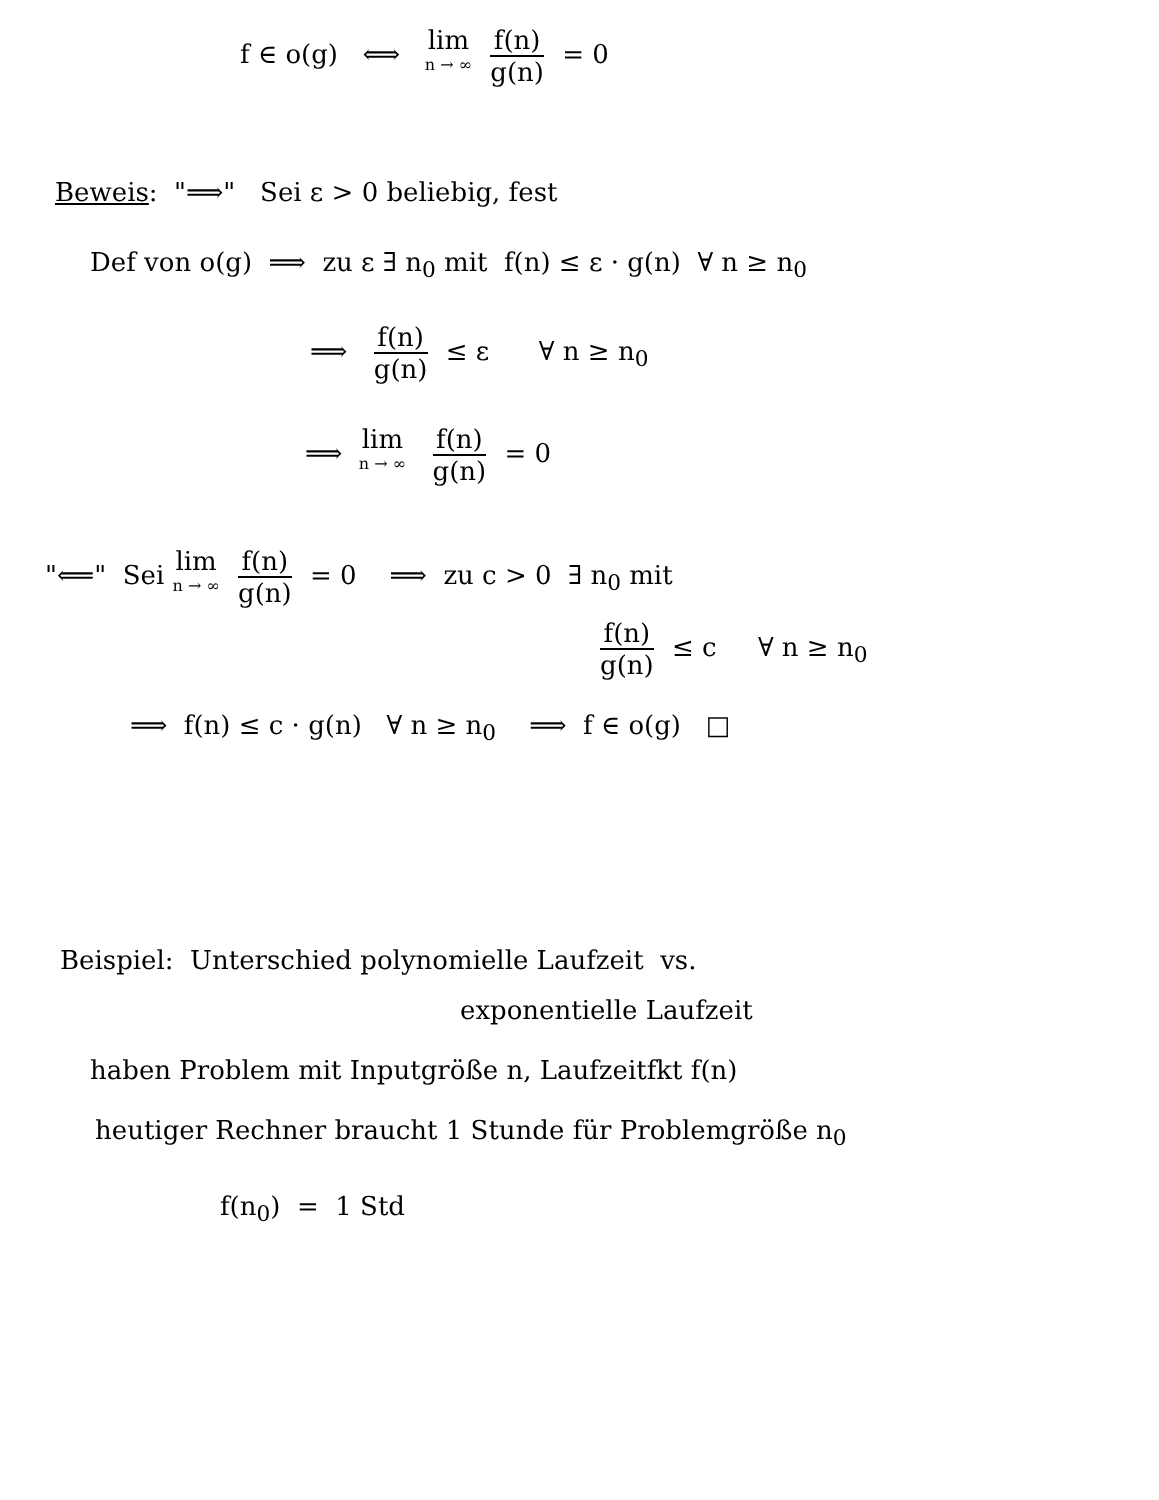f ∈ o(g) ⟺ lim n → ∞ f(n) g(n) = 0
Beweis: "⟹" Sei ε > 0 beliebig, fest
Def von o(g) ⟹ zu ε ∃ n<sub>0</sub> mit f(n) ≤ ε · g(n) ∀ n ≥ n<sub>0</sub>
⟹ f(n) g(n) ≤ ε ∀ n ≥ n<sub>0</sub>
⟹ lim n → ∞ f(n) g(n) = 0
"⟸" Sei lim n → ∞ f(n) g(n) = 0 ⟹ zu c > 0 ∃ n<sub>0</sub> mit
f(n) g(n) ≤ c ∀ n ≥ n<sub>0</sub>
⟹ f(n) ≤ c · g(n) ∀ n ≥ n<sub>0</sub> ⟹ f ∈ o(g) □
Beispiel: Unterschied polynomielle Laufzeit vs.
exponentielle Laufzeit
haben Problem mit Inputgröße n, Laufzeitfkt f(n)
heutiger Rechner braucht 1 Stunde für Problemgröße n<sub>0</sub>
f(n<sub>0</sub>) = 1 Std